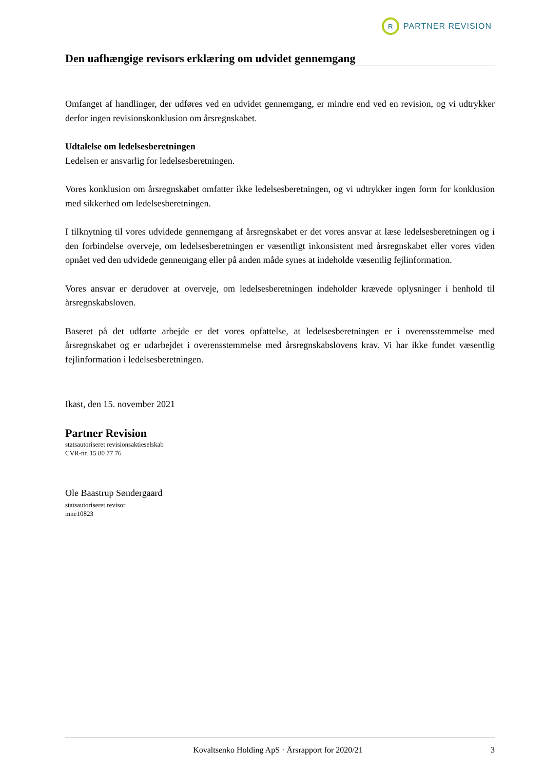R
PARTNER REVISION
Den uafhængige revisors erklæring om udvidet gennemgang
Omfanget af handlinger, der udføres ved en udvidet gennemgang, er mindre end ved en revision, og vi udtrykker derfor ingen revisionskonklusion om årsregnskabet.
Udtalelse om ledelsesberetningen
Ledelsen er ansvarlig for ledelsesberetningen.
Vores konklusion om årsregnskabet omfatter ikke ledelsesberetningen, og vi udtrykker ingen form for konklusion med sikkerhed om ledelsesberetningen.
I tilknytning til vores udvidede gennemgang af årsregnskabet er det vores ansvar at læse ledelsesberetningen og i den forbindelse overveje, om ledelsesberetningen er væsentligt inkonsistent med årsregnskabet eller vores viden opnået ved den udvidede gennemgang eller på anden måde synes at indeholde væsentlig fejlinformation.
Vores ansvar er derudover at overveje, om ledelsesberetningen indeholder krævede oplysninger i henhold til årsregnskabsloven.
Baseret på det udførte arbejde er det vores opfattelse, at ledelsesberetningen er i overensstemmelse med årsregnskabet og er udarbejdet i overensstemmelse med årsregnskabslovens krav. Vi har ikke fundet væsentlig fejlinformation i ledelsesberetningen.
Ikast, den 15. november 2021
Partner Revision
statsautoriseret revisionsaktieselskab
CVR-nr. 15 80 77 76
Ole Baastrup Søndergaard
statsautoriseret revisor
mne10823
Kovaltsenko Holding ApS · Årsrapport for 2020/21 3